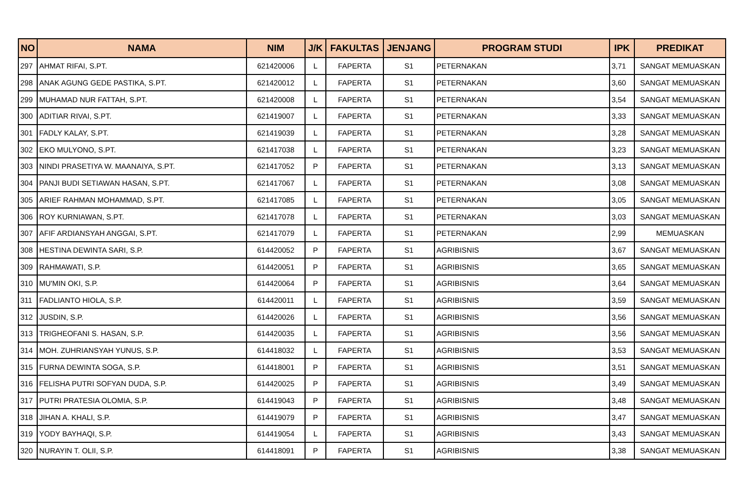| NO | NAMA | NIM | J/K | FAKULTAS | JENJANG | PROGRAM STUDI | IPK | PREDIKAT |
| --- | --- | --- | --- | --- | --- | --- | --- | --- |
| 297 | AHMAT RIFAI, S.PT. | 621420006 | L | FAPERTA | S1 | PETERNAKAN | 3,71 | SANGAT MEMUASKAN |
| 298 | ANAK AGUNG GEDE PASTIKA, S.PT. | 621420012 | L | FAPERTA | S1 | PETERNAKAN | 3,60 | SANGAT MEMUASKAN |
| 299 | MUHAMAD NUR FATTAH, S.PT. | 621420008 | L | FAPERTA | S1 | PETERNAKAN | 3,54 | SANGAT MEMUASKAN |
| 300 | ADITIAR RIVAI, S.PT. | 621419007 | L | FAPERTA | S1 | PETERNAKAN | 3,33 | SANGAT MEMUASKAN |
| 301 | FADLY KALAY, S.PT. | 621419039 | L | FAPERTA | S1 | PETERNAKAN | 3,28 | SANGAT MEMUASKAN |
| 302 | EKO MULYONO, S.PT. | 621417038 | L | FAPERTA | S1 | PETERNAKAN | 3,23 | SANGAT MEMUASKAN |
| 303 | NINDI PRASETIYA W. MAANAIYA, S.PT. | 621417052 | P | FAPERTA | S1 | PETERNAKAN | 3,13 | SANGAT MEMUASKAN |
| 304 | PANJI BUDI SETIAWAN HASAN, S.PT. | 621417067 | L | FAPERTA | S1 | PETERNAKAN | 3,08 | SANGAT MEMUASKAN |
| 305 | ARIEF RAHMAN MOHAMMAD, S.PT. | 621417085 | L | FAPERTA | S1 | PETERNAKAN | 3,05 | SANGAT MEMUASKAN |
| 306 | ROY KURNIAWAN, S.PT. | 621417078 | L | FAPERTA | S1 | PETERNAKAN | 3,03 | SANGAT MEMUASKAN |
| 307 | AFIF ARDIANSYAH ANGGAI, S.PT. | 621417079 | L | FAPERTA | S1 | PETERNAKAN | 2,99 | MEMUASKAN |
| 308 | HESTINA DEWINTA SARI, S.P. | 614420052 | P | FAPERTA | S1 | AGRIBISNIS | 3,67 | SANGAT MEMUASKAN |
| 309 | RAHMAWATI, S.P. | 614420051 | P | FAPERTA | S1 | AGRIBISNIS | 3,65 | SANGAT MEMUASKAN |
| 310 | MU'MIN OKI, S.P. | 614420064 | P | FAPERTA | S1 | AGRIBISNIS | 3,64 | SANGAT MEMUASKAN |
| 311 | FADLIANTO HIOLA, S.P. | 614420011 | L | FAPERTA | S1 | AGRIBISNIS | 3,59 | SANGAT MEMUASKAN |
| 312 | JUSDIN, S.P. | 614420026 | L | FAPERTA | S1 | AGRIBISNIS | 3,56 | SANGAT MEMUASKAN |
| 313 | TRIGHEOFANI S. HASAN, S.P. | 614420035 | L | FAPERTA | S1 | AGRIBISNIS | 3,56 | SANGAT MEMUASKAN |
| 314 | MOH. ZUHRIANSYAH YUNUS, S.P. | 614418032 | L | FAPERTA | S1 | AGRIBISNIS | 3,53 | SANGAT MEMUASKAN |
| 315 | FURNA DEWINTA SOGA, S.P. | 614418001 | P | FAPERTA | S1 | AGRIBISNIS | 3,51 | SANGAT MEMUASKAN |
| 316 | FELISHA PUTRI SOFYAN DUDA, S.P. | 614420025 | P | FAPERTA | S1 | AGRIBISNIS | 3,49 | SANGAT MEMUASKAN |
| 317 | PUTRI PRATESIA OLOMIA, S.P. | 614419043 | P | FAPERTA | S1 | AGRIBISNIS | 3,48 | SANGAT MEMUASKAN |
| 318 | JIHAN A. KHALI, S.P. | 614419079 | P | FAPERTA | S1 | AGRIBISNIS | 3,47 | SANGAT MEMUASKAN |
| 319 | YODY BAYHAQI, S.P. | 614419054 | L | FAPERTA | S1 | AGRIBISNIS | 3,43 | SANGAT MEMUASKAN |
| 320 | NURAYIN T. OLII, S.P. | 614418091 | P | FAPERTA | S1 | AGRIBISNIS | 3,38 | SANGAT MEMUASKAN |